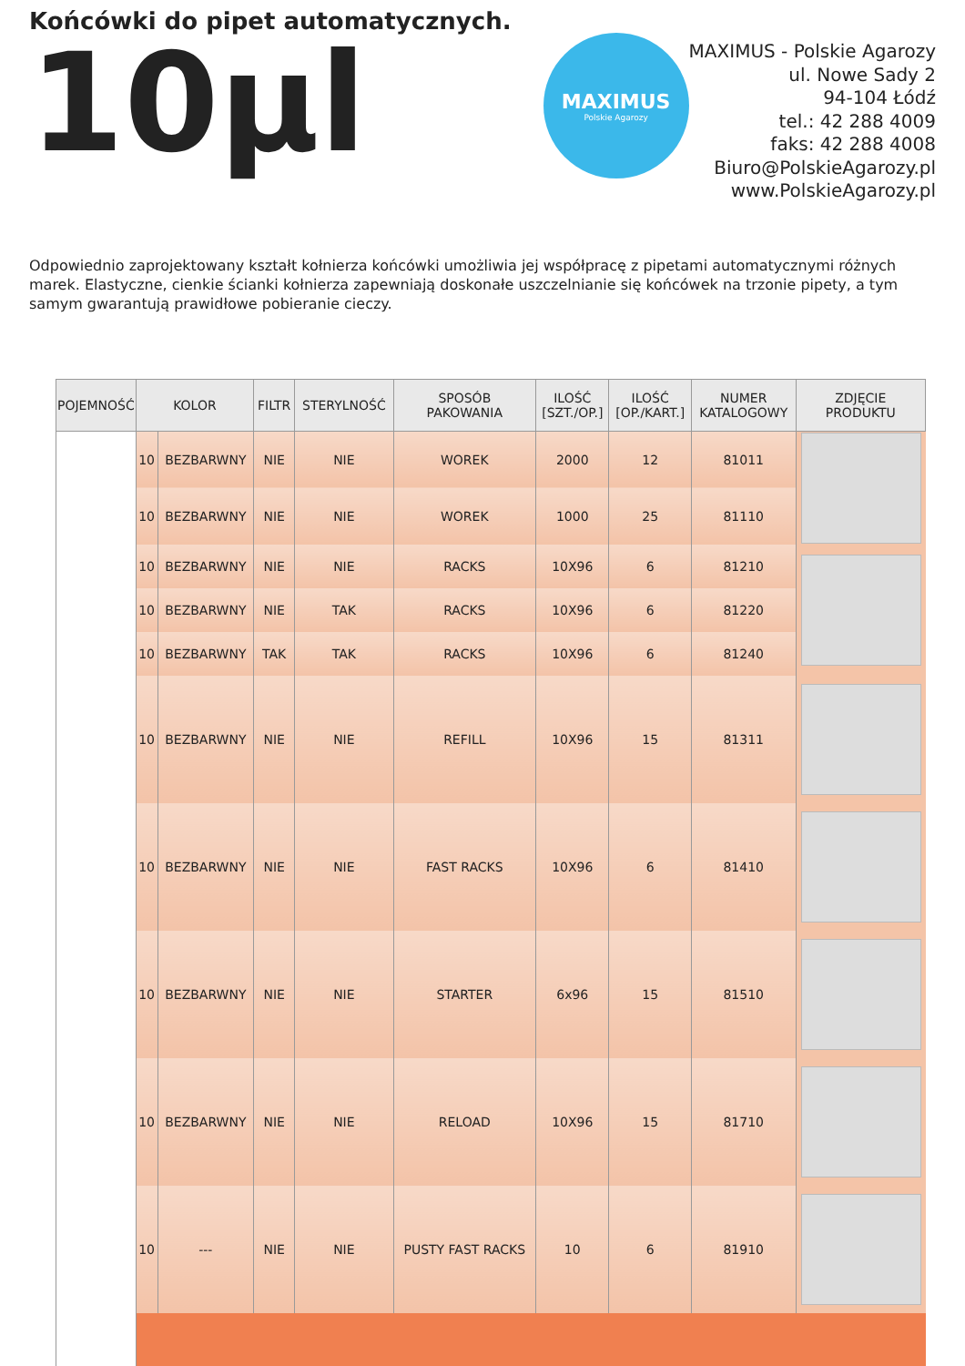Końcówki do pipet automatycznych.
10µl
MAXIMUS
Polskie Agarozy
MAXIMUS - Polskie Agarozy
ul. Nowe Sady 2
94-104 Łódź
tel.: 42 288 4009
faks: 42 288 4008
Biuro@PolskieAgarozy.pl
www.PolskieAgarozy.pl
Odpowiednio zaprojektowany kształt kołnierza końcówki umożliwia jej współpracę z pipetami automatycznymi różnych marek. Elastyczne, cienkie ścianki kołnierza zapewniają doskonałe uszczelnianie się końcówek na trzonie pipety, a tym samym gwarantują prawidłowe pobieranie cieczy.
| POJEMNOŚĆ | KOLOR | | FILTR | STERYLNOŚĆ | SPOSÓB PAKOWANIA | ILOŚĆ [SZT./OP.] | ILOŚĆ [OP./KART.] | NUMER KATALOGOWY | ZDJĘCIE PRODUKTU |
| --- | --- | --- | --- | --- | --- | --- | --- | --- | --- |
| | 10 | BEZBARWNY | NIE | NIE | WOREK | 2000 | 12 | 81011 | |
| | 10 | BEZBARWNY | NIE | NIE | WOREK | 1000 | 25 | 81110 | |
| | 10 | BEZBARWNY | NIE | NIE | RACKS | 10X96 | 6 | 81210 | |
| | 10 | BEZBARWNY | NIE | TAK | RACKS | 10X96 | 6 | 81220 | |
| | 10 | BEZBARWNY | TAK | TAK | RACKS | 10X96 | 6 | 81240 | |
| | 10 | BEZBARWNY | NIE | NIE | REFILL | 10X96 | 15 | 81311 | |
| | 10 | BEZBARWNY | NIE | NIE | FAST RACKS | 10X96 | 6 | 81410 | |
| | 10 | BEZBARWNY | NIE | NIE | STARTER | 6x96 | 15 | 81510 | |
| | 10 | BEZBARWNY | NIE | NIE | RELOAD | 10X96 | 15 | 81710 | |
| | 10 | --- | NIE | NIE | PUSTY FAST RACKS | 10 | 6 | 81910 | |